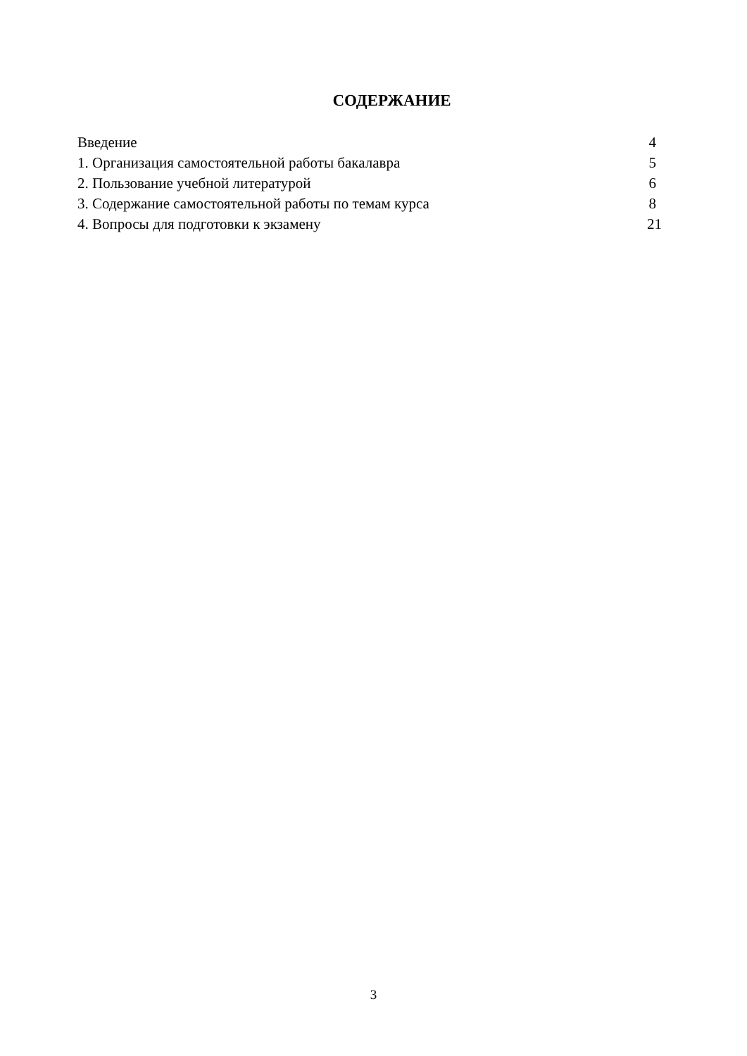СОДЕРЖАНИЕ
| Введение | 4 |
| 1. Организация самостоятельной работы бакалавра | 5 |
| 2. Пользование учебной литературой | 6 |
| 3. Содержание самостоятельной работы по темам курса | 8 |
| 4. Вопросы для подготовки к экзамену | 21 |
3